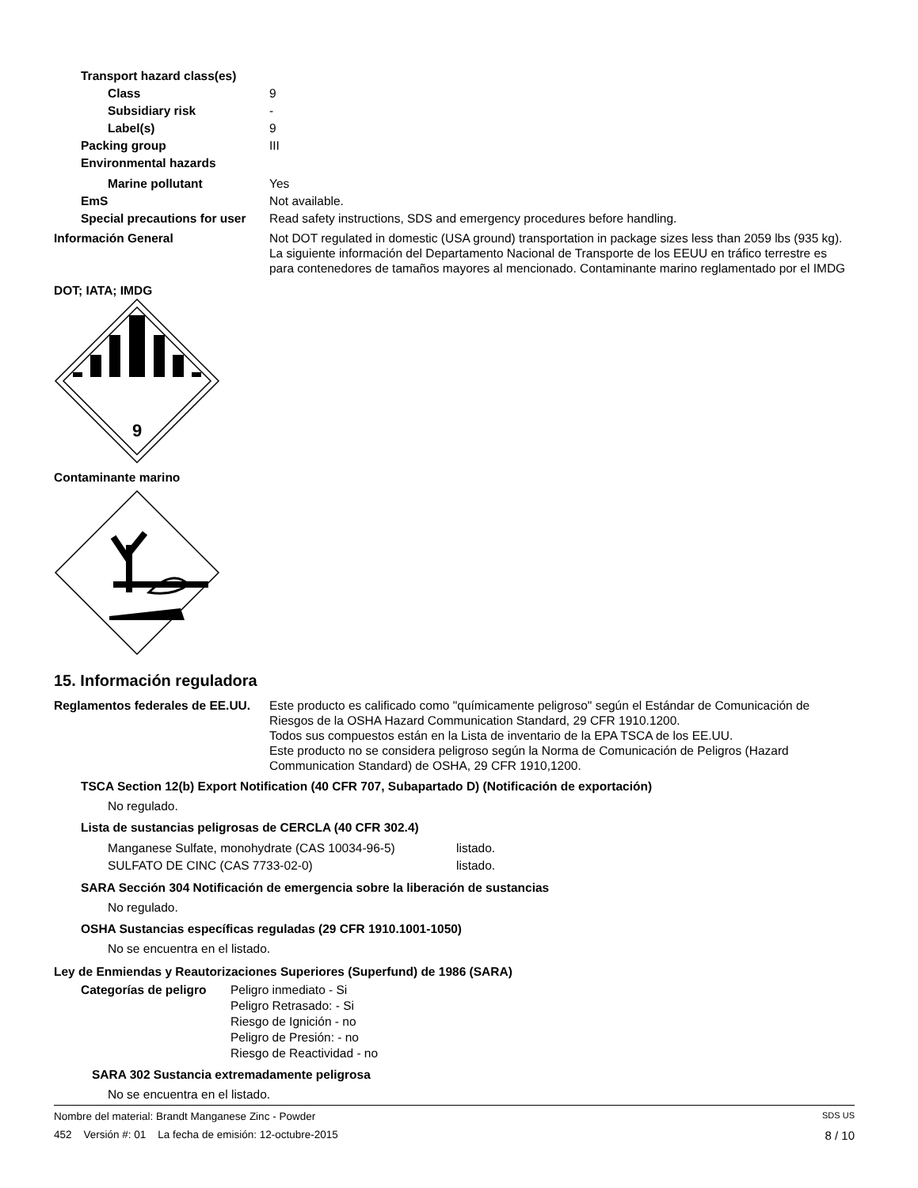Transport hazard class(es)
Class 9
Subsidiary risk -
Label(s) 9
Packing group III
Environmental hazards
Marine pollutant Yes
EmS Not available.
Special precautions for user
Read safety instructions, SDS and emergency procedures before handling.
Información General Not DOT regulated in domestic (USA ground) transportation in package sizes less than 2059 lbs (935 kg). La siguiente información del Departamento Nacional de Transporte de los EEUU en tráfico terrestre es para contenedores de tamaños mayores al mencionado. Contaminante marino reglamentado por el IMDG
DOT; IATA; IMDG
9
Contaminante marino
15. Información reguladora
Reglamentos federales de EE.UU.
Este producto es calificado como "químicamente peligroso" según el Estándar de Comunicación de Riesgos de la OSHA Hazard Communication Standard, 29 CFR 1910.1200.
Todos sus compuestos están en la Lista de inventario de la EPA TSCA de los EE.UU.
Este producto no se considera peligroso según la Norma de Comunicación de Peligros (Hazard Communication Standard) de OSHA, 29 CFR 1910,1200.
TSCA Section 12(b) Export Notification (40 CFR 707, Subapartado D) (Notificación de exportación)
No regulado.
Lista de sustancias peligrosas de CERCLA (40 CFR 302.4)
Manganese Sulfate, monohydrate (CAS 10034-96-5) listado.
SULFATO DE CINC (CAS 7733-02-0) listado.
SARA Sección 304 Notificación de emergencia sobre la liberación de sustancias
No regulado.
OSHA Sustancias específicas reguladas (29 CFR 1910.1001-1050)
No se encuentra en el listado.
Ley de Enmiendas y Reautorizaciones Superiores (Superfund) de 1986 (SARA)
Categorías de peligro
Peligro inmediato - Si
Peligro Retrasado: - Si
Riesgo de Ignición - no
Peligro de Presión: - no
Riesgo de Reactividad - no
SARA 302 Sustancia extremadamente peligrosa
No se encuentra en el listado.
Nombre del material: Brandt Manganese Zinc - Powder SDS US
452 Versión #: 01 La fecha de emisión: 12-octubre-2015 8 / 10